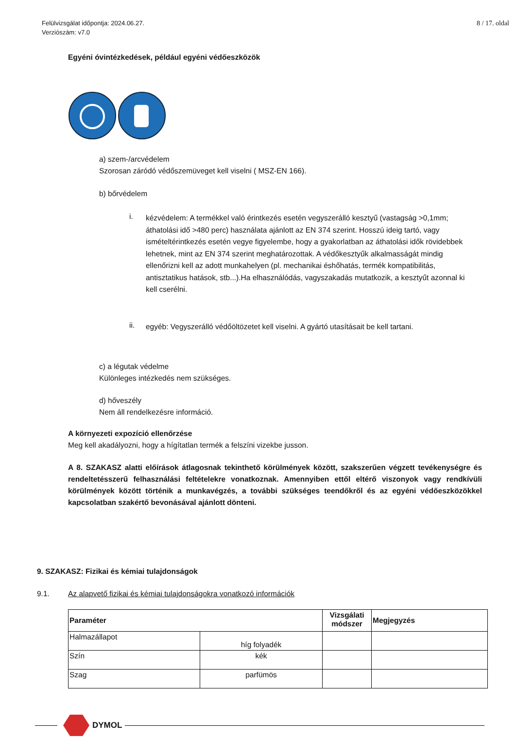Felülvizsgálat időpontja: 2024.06.27.
Verziószám: v7.0
8 / 17. oldal
Egyéni óvintézkedések, például egyéni védőeszközök
a) szem-/arcvédelem
Szorosan záródó védőszemüveget kell viselni ( MSZ-EN 166).
b) bőrvédelem
i. kézvédelem: A termékkel való érintkezés esetén vegyszerálló kesztyű (vastagság >0,1mm; áthatolási idő >480 perc) használata ajánlott az EN 374 szerint. Hosszú ideig tartó, vagy ismételtérintkezés esetén vegye figyelembe, hogy a gyakorlatban az áthatolási idők rövidebbek lehetnek, mint az EN 374 szerint meghatározottak. A védőkesztyűk alkalmasságát mindig ellenőrizni kell az adott munkahelyen (pl. mechanikai éshőhatás, termék kompatibilitás, antisztatikus hatások, stb...).Ha elhasználódás, vagyszakadás mutatkozik, a kesztyűt azonnal ki kell cserélni.
ii. egyéb: Vegyszerálló védőöltözetet kell viselni. A gyártó utasításait be kell tartani.
c) a légutak védelme
Különleges intézkedés nem szükséges.
d) hőveszély
Nem áll rendelkezésre információ.
A környezeti expozíció ellenőrzése
Meg kell akadályozni, hogy a hígítatlan termék a felszíni vizekbe jusson.
A 8. SZAKASZ alatti előírások átlagosnak tekinthető körülmények között, szakszerűen végzett tevékenységre és rendeltetésszerű felhasználási feltételekre vonatkoznak. Amennyiben ettől eltérő viszonyok vagy rendkívüli körülmények között történik a munkavégzés, a további szükséges teendőkről és az egyéni védőeszközökkel kapcsolatban szakértő bevonásával ajánlott dönteni.
9. SZAKASZ: Fizikai és kémiai tulajdonságok
9.1. Az alapvető fizikai és kémiai tulajdonságokra vonatkozó információk
| Paraméter | | Vizsgálati módszer | Megjegyzés |
| --- | --- | --- | --- |
| Halmazállapot | híg folyadék | | |
| Szín | kék | | |
| Szag | parfümös | | |
DYMOL